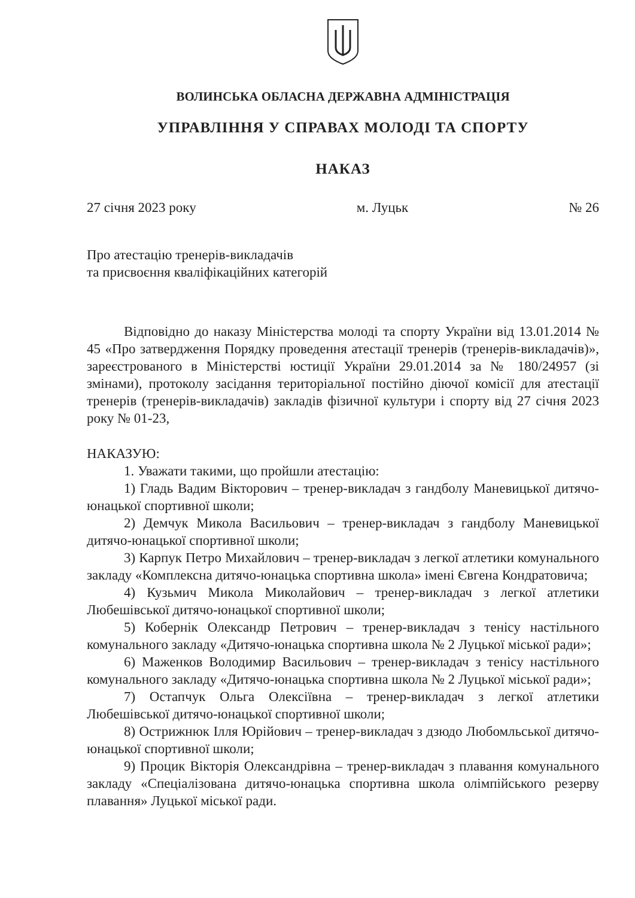ВОЛИНСЬКА ОБЛАСНА ДЕРЖАВНА АДМІНІСТРАЦІЯ
УПРАВЛІННЯ У СПРАВАХ МОЛОДІ ТА СПОРТУ
НАКАЗ
27 січня 2023 року м. Луцьк № 26
Про атестацію тренерів-викладачів
та присвоєння кваліфікаційних категорій
Відповідно до наказу Міністерства молоді та спорту України від 13.01.2014 № 45 «Про затвердження Порядку проведення атестації тренерів (тренерів-викладачів)», зареєстрованого в Міністерстві юстиції України 29.01.2014 за № 180/24957 (зі змінами), протоколу засідання територіальної постійно діючої комісії для атестації тренерів (тренерів-викладачів) закладів фізичної культури і спорту від 27 січня 2023 року № 01-23,
НАКАЗУЮ:
1. Уважати такими, що пройшли атестацію:
1) Гладь Вадим Вікторович – тренер-викладач з гандболу Маневицької дитячо-юнацької спортивної школи;
2) Демчук Микола Васильович – тренер-викладач з гандболу Маневицької дитячо-юнацької спортивної школи;
3) Карпук Петро Михайлович – тренер-викладач з легкої атлетики комунального закладу «Комплексна дитячо-юнацька спортивна школа» імені Євгена Кондратовича;
4) Кузьмич Микола Миколайович – тренер-викладач з легкої атлетики Любешівської дитячо-юнацької спортивної школи;
5) Кобернік Олександр Петрович – тренер-викладач з тенісу настільного комунального закладу «Дитячо-юнацька спортивна школа № 2 Луцької міської ради»;
6) Маженков Володимир Васильович – тренер-викладач з тенісу настільного комунального закладу «Дитячо-юнацька спортивна школа № 2 Луцької міської ради»;
7) Остапчук Ольга Олексіївна – тренер-викладач з легкої атлетики Любешівської дитячо-юнацької спортивної школи;
8) Острижнюк Ілля Юрійович – тренер-викладач з дзюдо Любомльської дитячо-юнацької спортивної школи;
9) Процик Вікторія Олександрівна – тренер-викладач з плавання комунального закладу «Спеціалізована дитячо-юнацька спортивна школа олімпійського резерву плавання» Луцької міської ради.